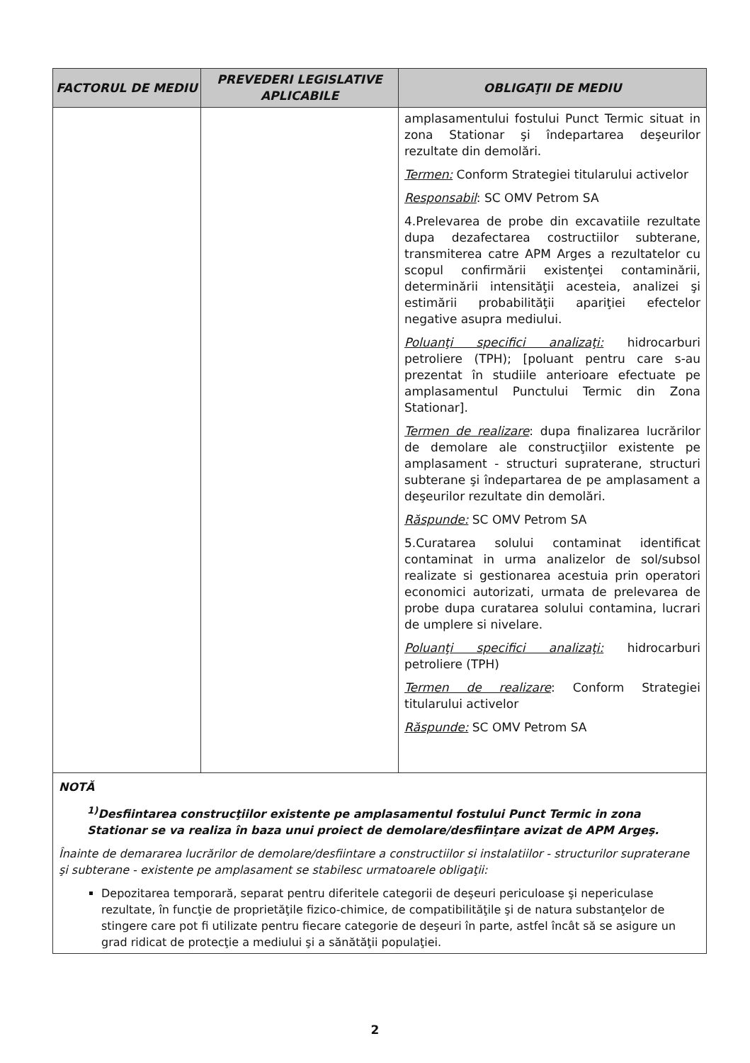| FACTORUL DE MEDIU | PREVEDERI LEGISLATIVE APLICABILE | OBLIGAŢII DE MEDIU |
| --- | --- | --- |
| | | amplasamentului fostului Punct Termic situat in zona Stationar şi îndepartarea deşeurilor rezultate din demolări. Termen: Conform Strategiei titularului activelor Responsabil : SC OMV Petrom SA 4.Prelevarea de probe din excavatiile rezultate dupa dezafectarea costructiilor subterane, transmiterea catre APM Arges a rezultatelor cu scopul confirmării existenţei contaminării, determinării intensităţii acesteia, analizei şi estimării probabilităţii apariţiei efectelor negative asupra mediului. Poluanţi specifici analizaţi: hidrocarburi petroliere (TPH); [poluant pentru care s-au prezentat în studiile anterioare efectuate pe amplasamentul Punctului Termic din Zona Stationar]. Termen de realizare : dupa finalizarea lucrărilor de demolare ale construcţiilor existente pe amplasament - structuri supraterane, structuri subterane şi îndepartarea de pe amplasament a deşeurilor rezultate din demolări. Răspunde: SC OMV Petrom SA 5.Curatarea solului contaminat identificat contaminat in urma analizelor de sol/subsol realizate si gestionarea acestuia prin operatori economici autorizati, urmata de prelevarea de probe dupa curatarea solului contamina, lucrari de umplere si nivelare. Poluanţi specifici analizaţi: hidrocarburi petroliere (TPH) Termen de realizare : Conform Strategiei titularului activelor Răspunde: SC OMV Petrom SA |
| NOTĂ <sup>1)</sup> Desfiintarea construcţiilor existente pe amplasamentul fostului Punct Termic in zona Stationar se va realiza în baza unui proiect de demolare/desfiinţare avizat de APM Argeş. Înainte de demararea lucrărilor de demolare/desfiintare a constructiilor si instalatiilor - structurilor supraterane şi subterane - existente pe amplasament se stabilesc urmatoarele obligaţii: Depozitarea temporară, separat pentru diferitele categorii de deşeuri periculoase şi nepericulase rezultate, în funcţie de proprietăţile fizico-chimice, de compatibilităţile şi de natura substanţelor de stingere care pot fi utilizate pentru fiecare categorie de deşeuri în parte, astfel încât să se asigure un grad ridicat de protecţie a mediului şi a sănătăţii populaţiei. | | |
2